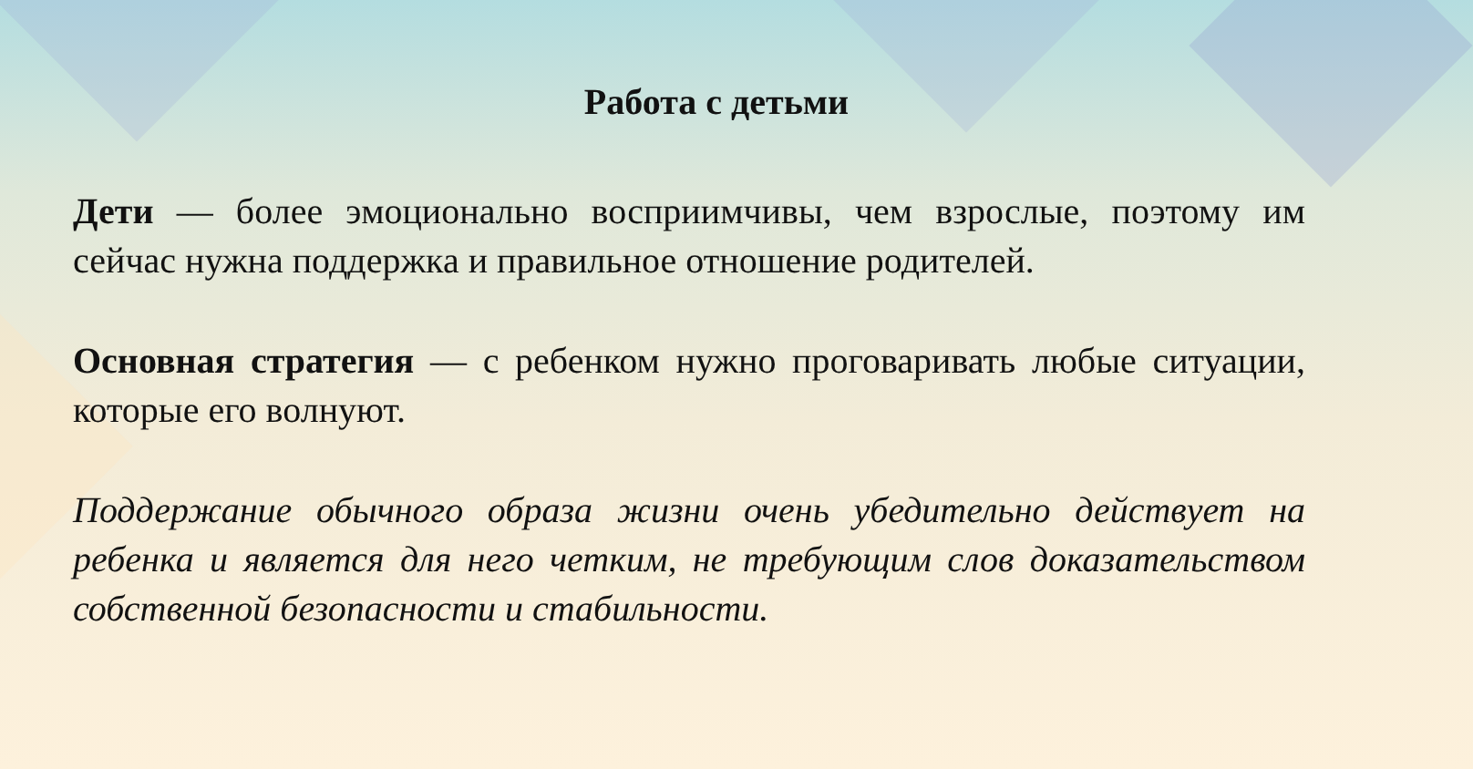Работа с детьми
Дети — более эмоционально восприимчивы, чем взрослые, поэтому им сейчас нужна поддержка и правильное отношение родителей.
Основная стратегия — с ребенком нужно проговаривать любые ситуации, которые его волнуют.
Поддержание обычного образа жизни очень убедительно действует на ребенка и является для него четким, не требующим слов доказательством собственной безопасности и стабильности.